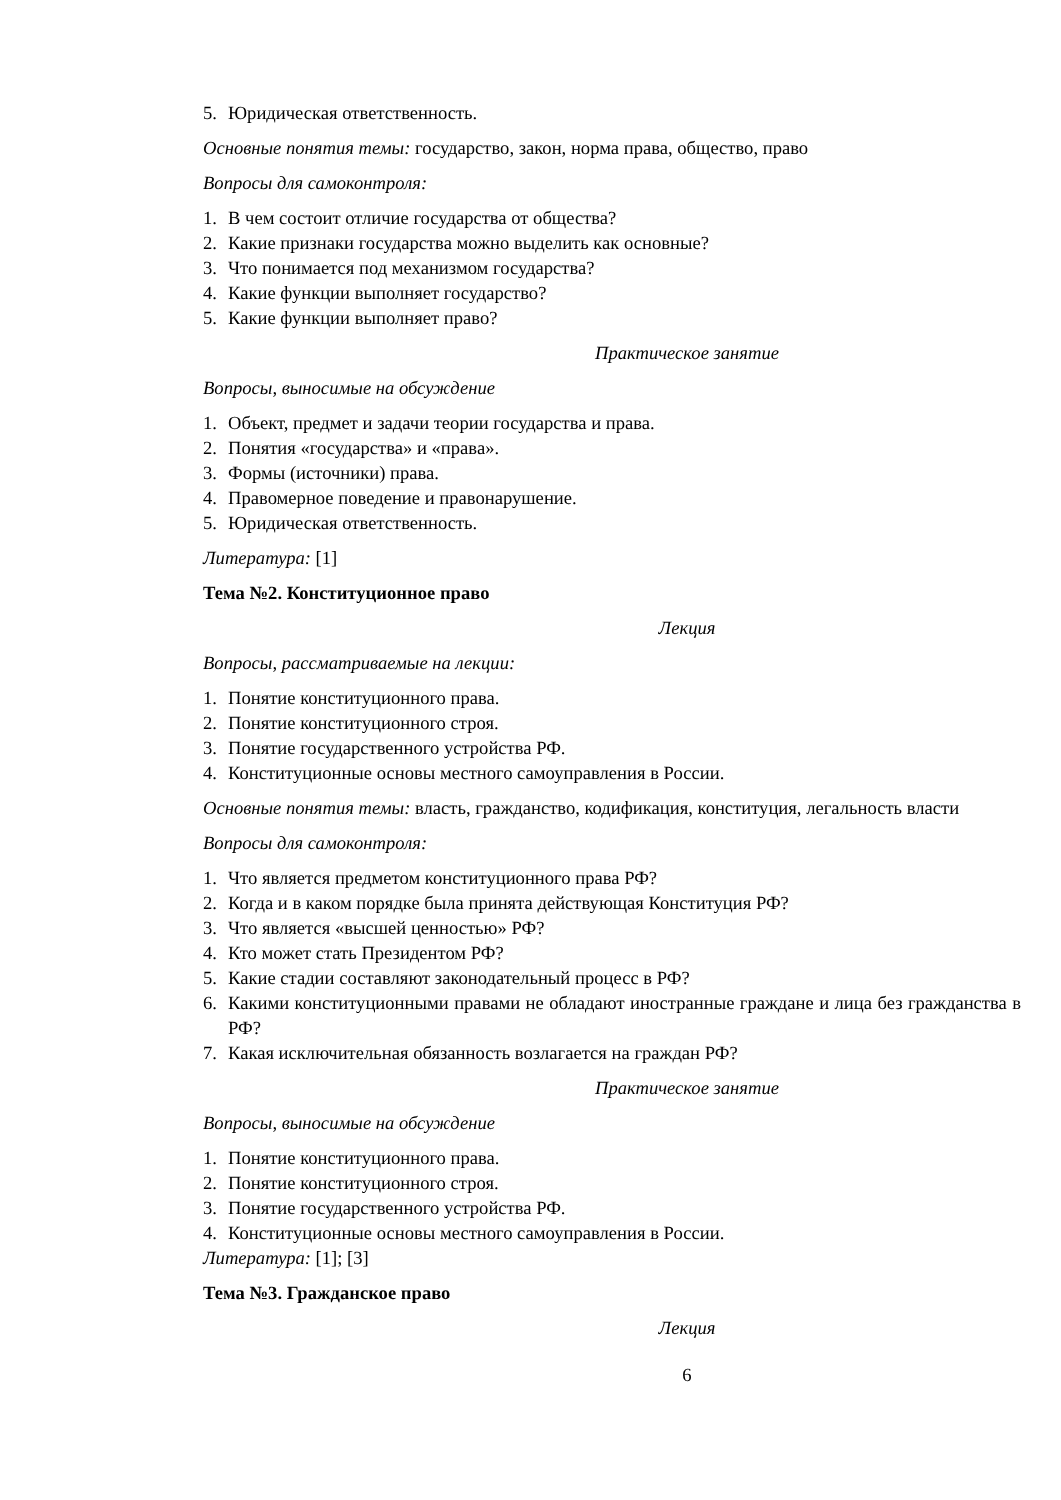5. Юридическая ответственность.
Основные понятия темы: государство, закон, норма права, общество, право
Вопросы для самоконтроля:
1. В чем состоит отличие государства от общества?
2. Какие признаки государства можно выделить как основные?
3. Что понимается под механизмом государства?
4. Какие функции выполняет государство?
5. Какие функции выполняет право?
Практическое занятие
Вопросы, выносимые на обсуждение
1. Объект, предмет и задачи теории государства и права.
2. Понятия «государства» и «права».
3. Формы (источники) права.
4. Правомерное поведение и правонарушение.
5. Юридическая ответственность.
Литература: [1]
Тема №2. Конституционное право
Лекция
Вопросы, рассматриваемые на лекции:
1. Понятие конституционного права.
2. Понятие конституционного строя.
3. Понятие государственного устройства РФ.
4. Конституционные основы местного самоуправления в России.
Основные понятия темы: власть, гражданство, кодификация, конституция, легальность власти
Вопросы для самоконтроля:
1. Что является предметом конституционного права РФ?
2. Когда и в каком порядке была принята действующая Конституция РФ?
3. Что является «высшей ценностью» РФ?
4. Кто может стать Президентом РФ?
5. Какие стадии составляют законодательный процесс в РФ?
6. Какими конституционными правами не обладают иностранные граждане и лица без гражданства в РФ?
7. Какая исключительная обязанность возлагается на граждан РФ?
Практическое занятие
Вопросы, выносимые на обсуждение
1. Понятие конституционного права.
2. Понятие конституционного строя.
3. Понятие государственного устройства РФ.
4. Конституционные основы местного самоуправления в России.
Литература: [1]; [3]
Тема №3. Гражданское право
Лекция
6